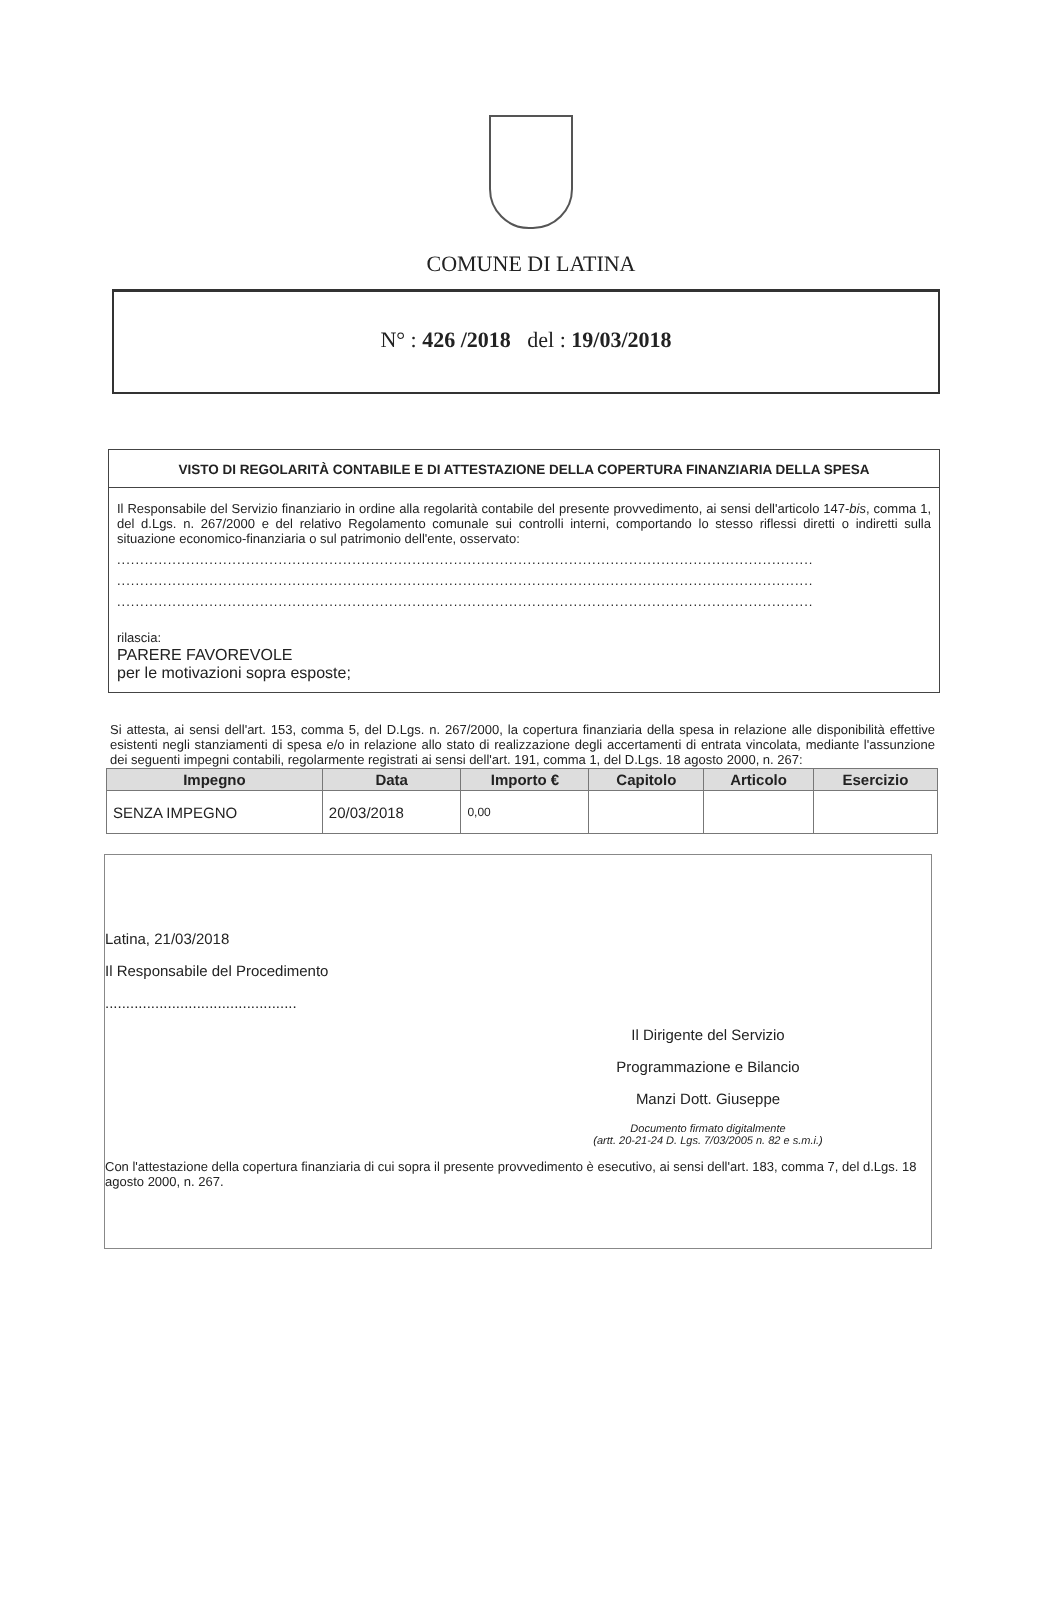COMUNE DI LATINA
N° : 426 /2018 del : 19/03/2018
VISTO DI REGOLARITÀ CONTABILE E DI ATTESTAZIONE DELLA COPERTURA FINANZIARIA DELLA SPESA
Il Responsabile del Servizio finanziario in ordine alla regolarità contabile del presente provvedimento, ai sensi dell'articolo 147-bis, comma 1, del d.Lgs. n. 267/2000 e del relativo Regolamento comunale sui controlli interni, comportando lo stesso riflessi diretti o indiretti sulla situazione economico-finanziaria o sul patrimonio dell'ente, osservato:
.......................................................................................................................................................
.......................................................................................................................................................
.......................................................................................................................................................
rilascia:
PARERE FAVOREVOLE
per le motivazioni sopra esposte;
Si attesta, ai sensi dell'art. 153, comma 5, del D.Lgs. n. 267/2000, la copertura finanziaria della spesa in relazione alle disponibilità effettive esistenti negli stanziamenti di spesa e/o in relazione allo stato di realizzazione degli accertamenti di entrata vincolata, mediante l'assunzione dei seguenti impegni contabili, regolarmente registrati ai sensi dell'art. 191, comma 1, del D.Lgs. 18 agosto 2000, n. 267:
| Impegno | Data | Importo € | Capitolo | Articolo | Esercizio |
| --- | --- | --- | --- | --- | --- |
| SENZA IMPEGNO | 20/03/2018 | 0,00 | | | |
Latina, 21/03/2018
Il Responsabile del Procedimento
..............................................
Il Dirigente del Servizio
Programmazione e Bilancio
Manzi Dott. Giuseppe
Documento firmato digitalmente
(artt. 20-21-24 D. Lgs. 7/03/2005 n. 82 e s.m.i.)
Con l'attestazione della copertura finanziaria di cui sopra il presente provvedimento è esecutivo, ai sensi dell'art. 183, comma 7, del d.Lgs. 18 agosto 2000, n. 267.